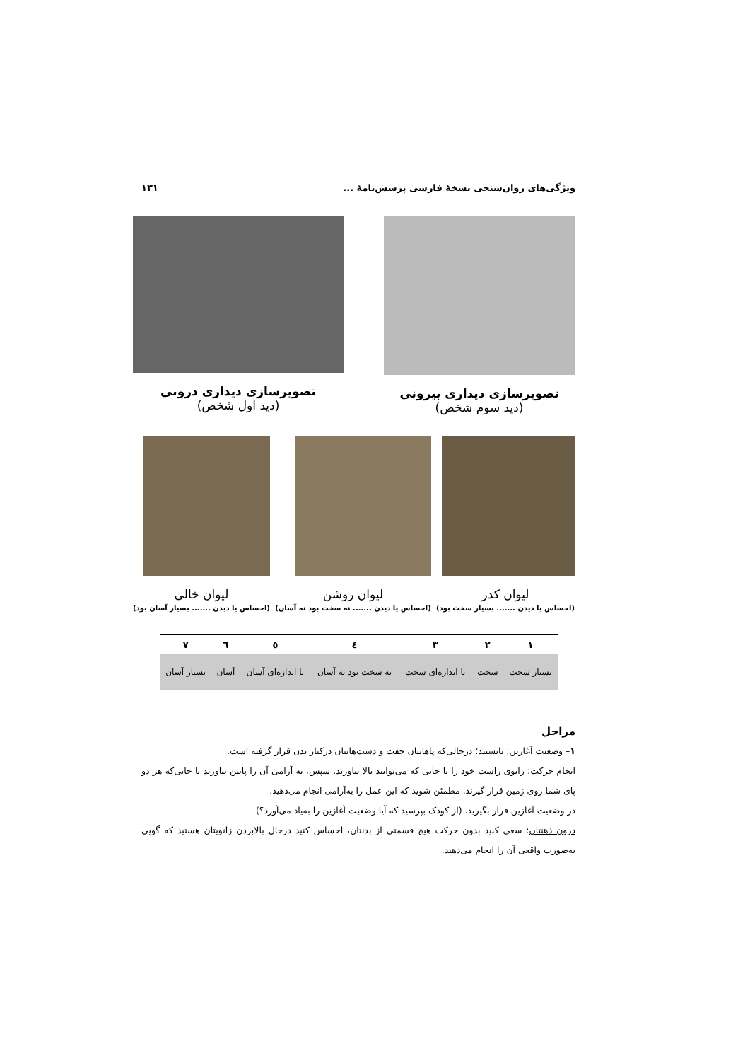ویژگی‌های روان‌سنجی نسخهٔ فارسی پرسش‌نامهٔ ... ۱۳۱
تصویرسازی دیداری بیرونی
(دید سوم شخص)
تصویرسازی دیداری درونی
(دید اول شخص)
لیوان کدر
(احساس یا دیدن ....... بسیار سخت بود)
لیوان روشن
(احساس یا دیدن ....... نه سخت بود نه آسان)
لیوان خالی
(احساس یا دیدن ....... بسیار آسان بود)
| ۱ | ۲ | ۳ | ٤ | ٥ | ٦ | ۷ |
| --- | --- | --- | --- | --- | --- | --- |
| بسیار سخت | سخت | تا اندازه‌ای سخت | نه سخت بود نه آسان | تا اندازه‌ای آسان | آسان | بسیار آسان |
مراحل
۱– وضعیت آغازین: بایستید؛ درحالی‌که پاهایتان جفت و دست‌هایتان درکنار بدن قرار گرفته است.
انجام حرکت: زانوی راست خود را تا جایی که می‌توانید بالا بیاورید. سپس، به آرامی آن را پایین بیاورید تا جایی‌که هر دو پای شما روی زمین قرار گیرند. مطمئن شوید که این عمل را به‌آرامی انجام می‌دهید.
در وضعیت آغازین قرار بگیرید. (از کودک بپرسید که آیا وضعیت آغازین را به‌یاد می‌آورد؟)
درون ذهنتان: سعی کنید بدون حرکت هیچ قسمتی از بدنتان، احساس کنید درحال بالابردن زانویتان هستید که گویی به‌صورت واقعی آن را انجام می‌دهید.